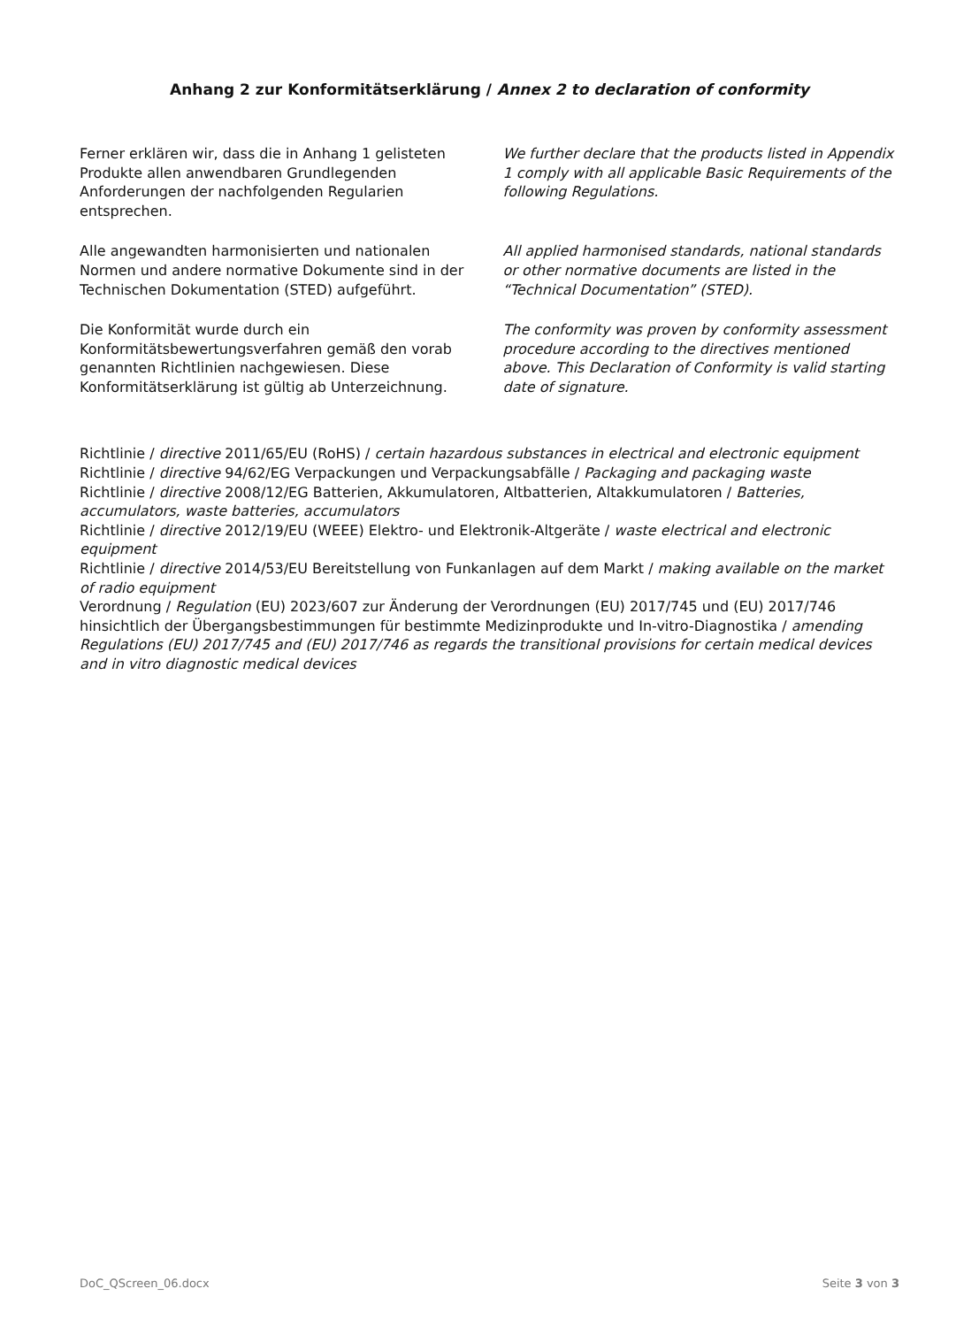Anhang 2 zur Konformitätserklärung / Annex 2 to declaration of conformity
Ferner erklären wir, dass die in Anhang 1 gelisteten Produkte allen anwendbaren Grundlegenden Anforderungen der nachfolgenden Regularien entsprechen.
We further declare that the products listed in Appendix 1 comply with all applicable Basic Requirements of the following Regulations.
Alle angewandten harmonisierten und nationalen Normen und andere normative Dokumente sind in der Technischen Dokumentation (STED) aufgeführt.
All applied harmonised standards, national standards or other normative documents are listed in the “Technical Documentation” (STED).
Die Konformität wurde durch ein Konformitätsbewertungsverfahren gemäß den vorab genannten Richtlinien nachgewiesen. Diese Konformitätserklärung ist gültig ab Unterzeichnung.
The conformity was proven by conformity assessment procedure according to the directives mentioned above. This Declaration of Conformity is valid starting date of signature.
Richtlinie / directive 2011/65/EU (RoHS) / certain hazardous substances in electrical and electronic equipment
Richtlinie / directive 94/62/EG Verpackungen und Verpackungsabfälle / Packaging and packaging waste
Richtlinie / directive 2008/12/EG Batterien, Akkumulatoren, Altbatterien, Altakkumulatoren / Batteries, accumulators, waste batteries, accumulators
Richtlinie / directive 2012/19/EU (WEEE) Elektro- und Elektronik-Altgeräte / waste electrical and electronic equipment
Richtlinie / directive 2014/53/EU Bereitstellung von Funkanlagen auf dem Markt / making available on the market of radio equipment
Verordnung / Regulation (EU) 2023/607 zur Änderung der Verordnungen (EU) 2017/745 und (EU) 2017/746 hinsichtlich der Übergangsbestimmungen für bestimmte Medizinprodukte und In-vitro-Diagnostika / amending Regulations (EU) 2017/745 and (EU) 2017/746 as regards the transitional provisions for certain medical devices and in vitro diagnostic medical devices
DoC_QScreen_06.docx Seite 3 von 3